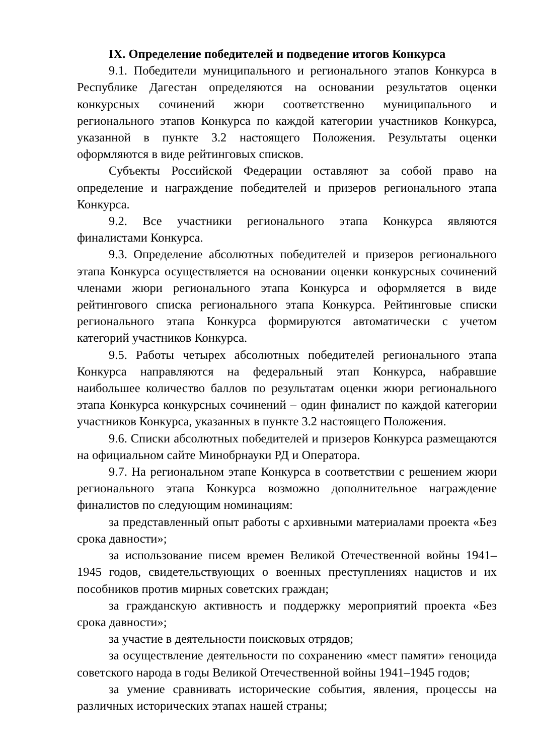IX. Определение победителей и подведение итогов Конкурса
9.1. Победители муниципального и регионального этапов Конкурса в Республике Дагестан определяются на основании результатов оценки конкурсных сочинений жюри соответственно муниципального и регионального этапов Конкурса по каждой категории участников Конкурса, указанной в пункте 3.2 настоящего Положения. Результаты оценки оформляются в виде рейтинговых списков.
Субъекты Российской Федерации оставляют за собой право на определение и награждение победителей и призеров регионального этапа Конкурса.
9.2. Все участники регионального этапа Конкурса являются финалистами Конкурса.
9.3. Определение абсолютных победителей и призеров регионального этапа Конкурса осуществляется на основании оценки конкурсных сочинений членами жюри регионального этапа Конкурса и оформляется в виде рейтингового списка регионального этапа Конкурса. Рейтинговые списки регионального этапа Конкурса формируются автоматически с учетом категорий участников Конкурса.
9.5. Работы четырех абсолютных победителей регионального этапа Конкурса направляются на федеральный этап Конкурса, набравшие наибольшее количество баллов по результатам оценки жюри регионального этапа Конкурса конкурсных сочинений – один финалист по каждой категории участников Конкурса, указанных в пункте 3.2 настоящего Положения.
9.6. Списки абсолютных победителей и призеров Конкурса размещаются на официальном сайте Минобрнауки РД и Оператора.
9.7. На региональном этапе Конкурса в соответствии с решением жюри регионального этапа Конкурса возможно дополнительное награждение финалистов по следующим номинациям:
за представленный опыт работы с архивными материалами проекта «Без срока давности»;
за использование писем времен Великой Отечественной войны 1941–1945 годов, свидетельствующих о военных преступлениях нацистов и их пособников против мирных советских граждан;
за гражданскую активность и поддержку мероприятий проекта «Без срока давности»;
за участие в деятельности поисковых отрядов;
за осуществление деятельности по сохранению «мест памяти» геноцида советского народа в годы Великой Отечественной войны 1941–1945 годов;
за умение сравнивать исторические события, явления, процессы на различных исторических этапах нашей страны;